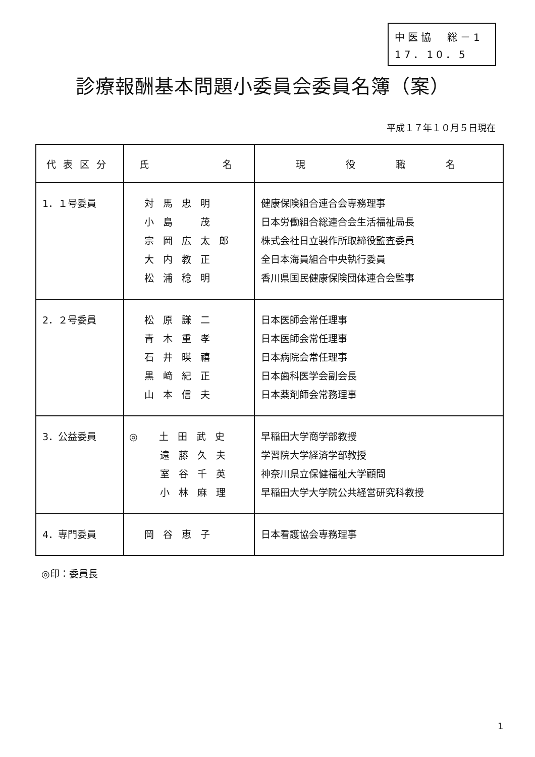中医協　総－1
17．10．5
診療報酬基本問題小委員会委員名簿（案）
平成１７年１０月５日現在
| 代表区分 | 氏 名 | 現 役 職 名 |
| --- | --- | --- |
| 1．１号委員 | 対馬忠明 小島 茂 宗岡広太郎 大内教正 松浦稔明 | 健康保険組合連合会専務理事 日本労働組合総連合会生活福祉局長 株式会社日立製作所取締役監査委員 全日本海員組合中央執行委員 香川県国民健康保険団体連合会監事 |
| 2．２号委員 | 松原謙二 青木重孝 石井暎禧 黒﨑紀正 山本信夫 | 日本医師会常任理事 日本医師会常任理事 日本病院会常任理事 日本歯科医学会副会長 日本薬剤師会常務理事 |
| 3．公益委員 | ◎ 土田武史 遠藤久夫 室谷千英 小林麻理 | 早稲田大学商学部教授 学習院大学経済学部教授 神奈川県立保健福祉大学顧問 早稲田大学大学院公共経営研究科教授 |
| 4．専門委員 | 岡谷恵子 | 日本看護協会専務理事 |
◎印：委員長
1